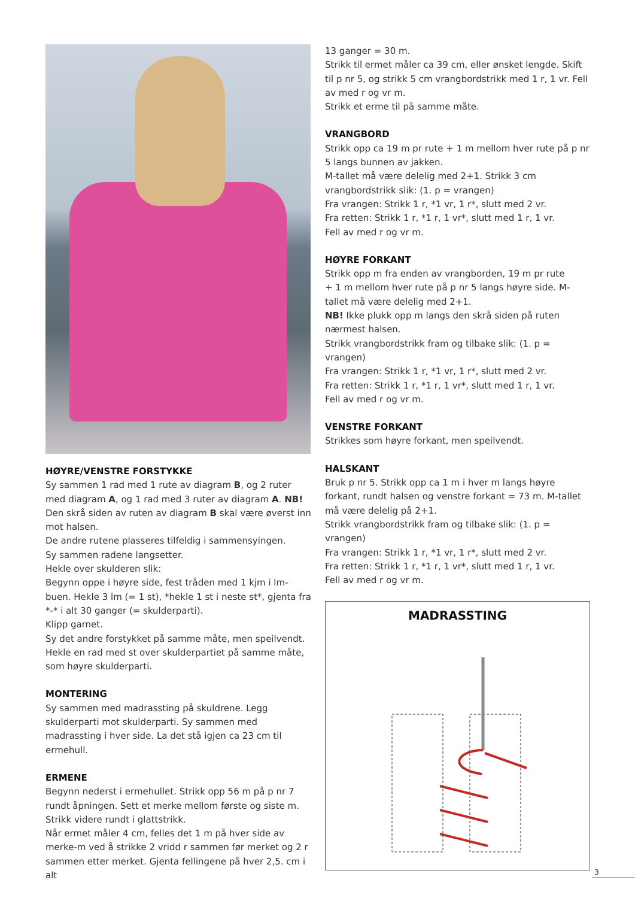HØYRE/VENSTRE FORSTYKKE
Sy sammen 1 rad med 1 rute av diagram B, og 2 ruter med diagram A, og 1 rad med 3 ruter av diagram A. NB! Den skrå siden av ruten av diagram B skal være øverst inn mot halsen.
De andre rutene plasseres tilfeldig i sammensyingen.
Sy sammen radene langsetter.
Hekle over skulderen slik:
Begynn oppe i høyre side, fest tråden med 1 kjm i lm-buen. Hekle 3 lm (= 1 st), *hekle 1 st i neste st*, gjenta fra *-* i alt 30 ganger (= skulderparti).
Klipp garnet.
Sy det andre forstykket på samme måte, men speilvendt.
Hekle en rad med st over skulderpartiet på samme måte, som høyre skulderparti.
MONTERING
Sy sammen med madrassting på skuldrene. Legg skulderparti mot skulderparti. Sy sammen med madrassting i hver side. La det stå igjen ca 23 cm til ermehull.
ERMENE
Begynn nederst i ermehullet. Strikk opp 56 m på p nr 7 rundt åpningen. Sett et merke mellom første og siste m.
Strikk videre rundt i glattstrikk.
Når ermet måler 4 cm, felles det 1 m på hver side av merke-m ved å strikke 2 vridd r sammen før merket og 2 r sammen etter merket. Gjenta fellingene på hver 2,5. cm i alt
13 ganger = 30 m.
Strikk til ermet måler ca 39 cm, eller ønsket lengde. Skift til p nr 5, og strikk 5 cm vrangbordstrikk med 1 r, 1 vr. Fell av med r og vr m.
Strikk et erme til på samme måte.
VRANGBORD
Strikk opp ca 19 m pr rute + 1 m mellom hver rute på p nr 5 langs bunnen av jakken.
M-tallet må være delelig med 2+1. Strikk 3 cm vrangbordstrikk slik: (1. p = vrangen)
Fra vrangen: Strikk 1 r, *1 vr, 1 r*, slutt med 2 vr.
Fra retten: Strikk 1 r, *1 r, 1 vr*, slutt med 1 r, 1 vr.
Fell av med r og vr m.
HØYRE FORKANT
Strikk opp m fra enden av vrangborden, 19 m pr rute
+ 1 m mellom hver rute på p nr 5 langs høyre side. M-tallet må være delelig med 2+1.
NB! Ikke plukk opp m langs den skrå siden på ruten nærmest halsen.
Strikk vrangbordstrikk fram og tilbake slik: (1. p = vrangen)
Fra vrangen: Strikk 1 r, *1 vr, 1 r*, slutt med 2 vr.
Fra retten: Strikk 1 r, *1 r, 1 vr*, slutt med 1 r, 1 vr.
Fell av med r og vr m.
VENSTRE FORKANT
Strikkes som høyre forkant, men speilvendt.
HALSKANT
Bruk p nr 5. Strikk opp ca 1 m i hver m langs høyre forkant, rundt halsen og venstre forkant = 73 m. M-tallet må være delelig på 2+1.
Strikk vrangbordstrikk fram og tilbake slik: (1. p = vrangen)
Fra vrangen: Strikk 1 r, *1 vr, 1 r*, slutt med 2 vr.
Fra retten: Strikk 1 r, *1 r, 1 vr*, slutt med 1 r, 1 vr.
Fell av med r og vr m.
MADRASSTING
3